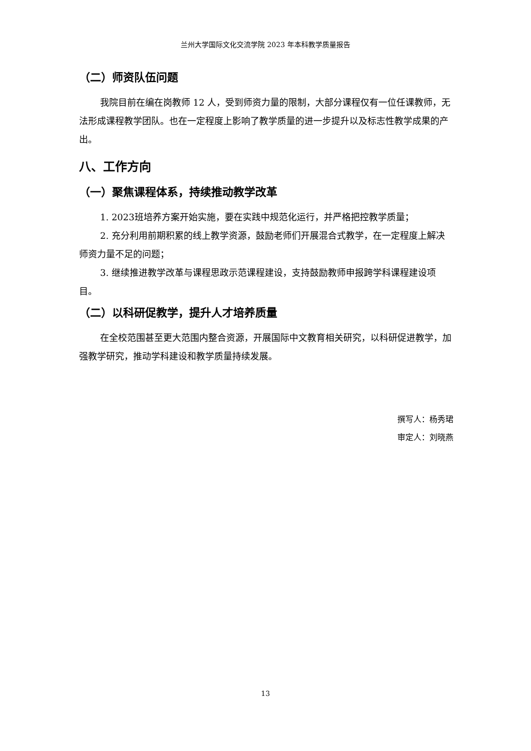兰州大学国际文化交流学院 2023 年本科教学质量报告
（二）师资队伍问题
我院目前在编在岗教师 12 人，受到师资力量的限制，大部分课程仅有一位任课教师，无法形成课程教学团队。也在一定程度上影响了教学质量的进一步提升以及标志性教学成果的产出。
八、工作方向
（一）聚焦课程体系，持续推动教学改革
1. 2023班培养方案开始实施，要在实践中规范化运行，并严格把控教学质量；
2. 充分利用前期积累的线上教学资源，鼓励老师们开展混合式教学，在一定程度上解决师资力量不足的问题；
3. 继续推进教学改革与课程思政示范课程建设，支持鼓励教师申报跨学科课程建设项目。
（二）以科研促教学，提升人才培养质量
在全校范围甚至更大范围内整合资源，开展国际中文教育相关研究，以科研促进教学，加强教学研究，推动学科建设和教学质量持续发展。
撰写人：杨秀珺
审定人：刘晓燕
13